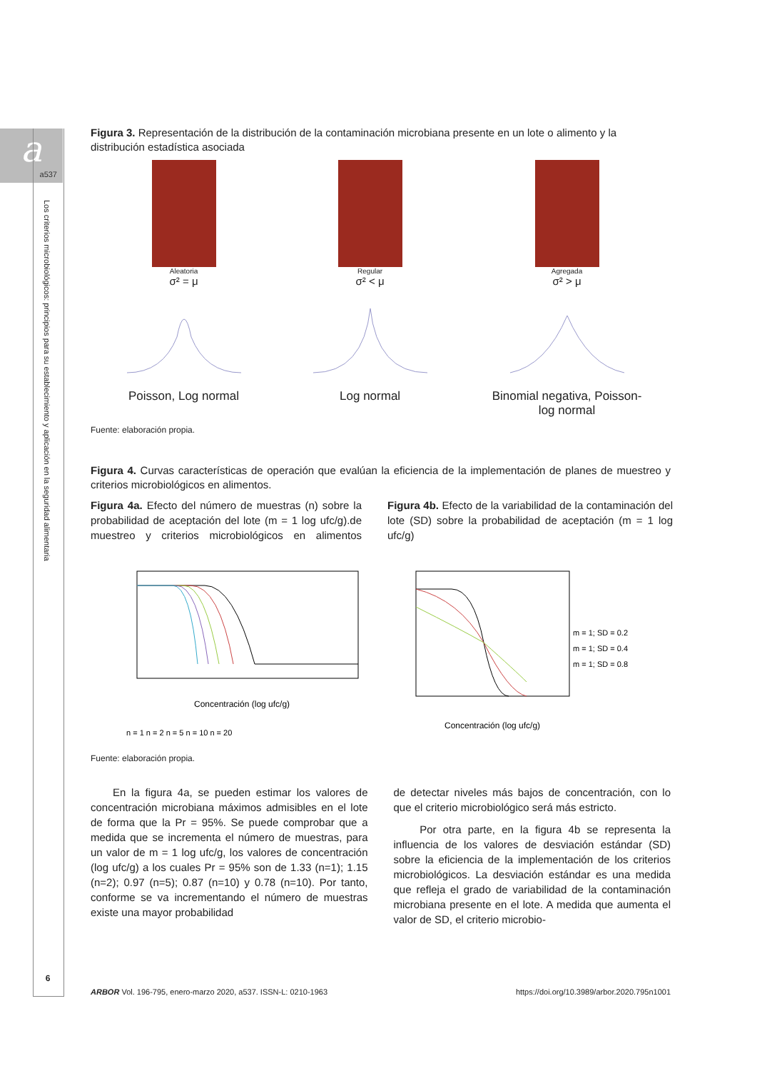a
a537
Los criterios microbiológicos: principios para su establecimiento y aplicación en la seguridad alimentaria
Figura 3. Representación de la distribución de la contaminación microbiana presente en un lote o alimento y la distribución estadística asociada
Aleatoria
σ² = μ
Poisson, Log normal
Regular
σ² < μ
Log normal
Agregada
σ² > μ
Binomial negativa, Poisson-
log normal
Fuente: elaboración propia.
Figura 4. Curvas características de operación que evalúan la eficiencia de la implementación de planes de muestreo y criterios microbiológicos en alimentos.
Figura 4a. Efecto del número de muestras (n) sobre la probabilidad de aceptación del lote (m = 1 log ufc/g).de muestreo y criterios microbiológicos en alimentos
Concentración (log ufc/g)
n = 1 n = 2 n = 5 n = 10 n = 20
Figura 4b. Efecto de la variabilidad de la contaminación del lote (SD) sobre la probabilidad de aceptación (m = 1 log ufc/g)
m = 1; SD = 0.2
m = 1; SD = 0.4
m = 1; SD = 0.8
Concentración (log ufc/g)
Fuente: elaboración propia.
En la figura 4a, se pueden estimar los valores de concentración microbiana máximos admisibles en el lote de forma que la Pr = 95%. Se puede comprobar que a medida que se incrementa el número de muestras, para un valor de m = 1 log ufc/g, los valores de concentración (log ufc/g) a los cuales Pr = 95% son de 1.33 (n=1); 1.15 (n=2); 0.97 (n=5); 0.87 (n=10) y 0.78 (n=10). Por tanto, conforme se va incrementando el número de muestras existe una mayor probabilidad
de detectar niveles más bajos de concentración, con lo que el criterio microbiológico será más estricto.
Por otra parte, en la figura 4b se representa la influencia de los valores de desviación estándar (SD) sobre la eficiencia de la implementación de los criterios microbiológicos. La desviación estándar es una medida que refleja el grado de variabilidad de la contaminación microbiana presente en el lote. A medida que aumenta el valor de SD, el criterio microbio-
6
ARBOR Vol. 196-795, enero-marzo 2020, a537. ISSN-L: 0210-1963 https://doi.org/10.3989/arbor.2020.795n1001